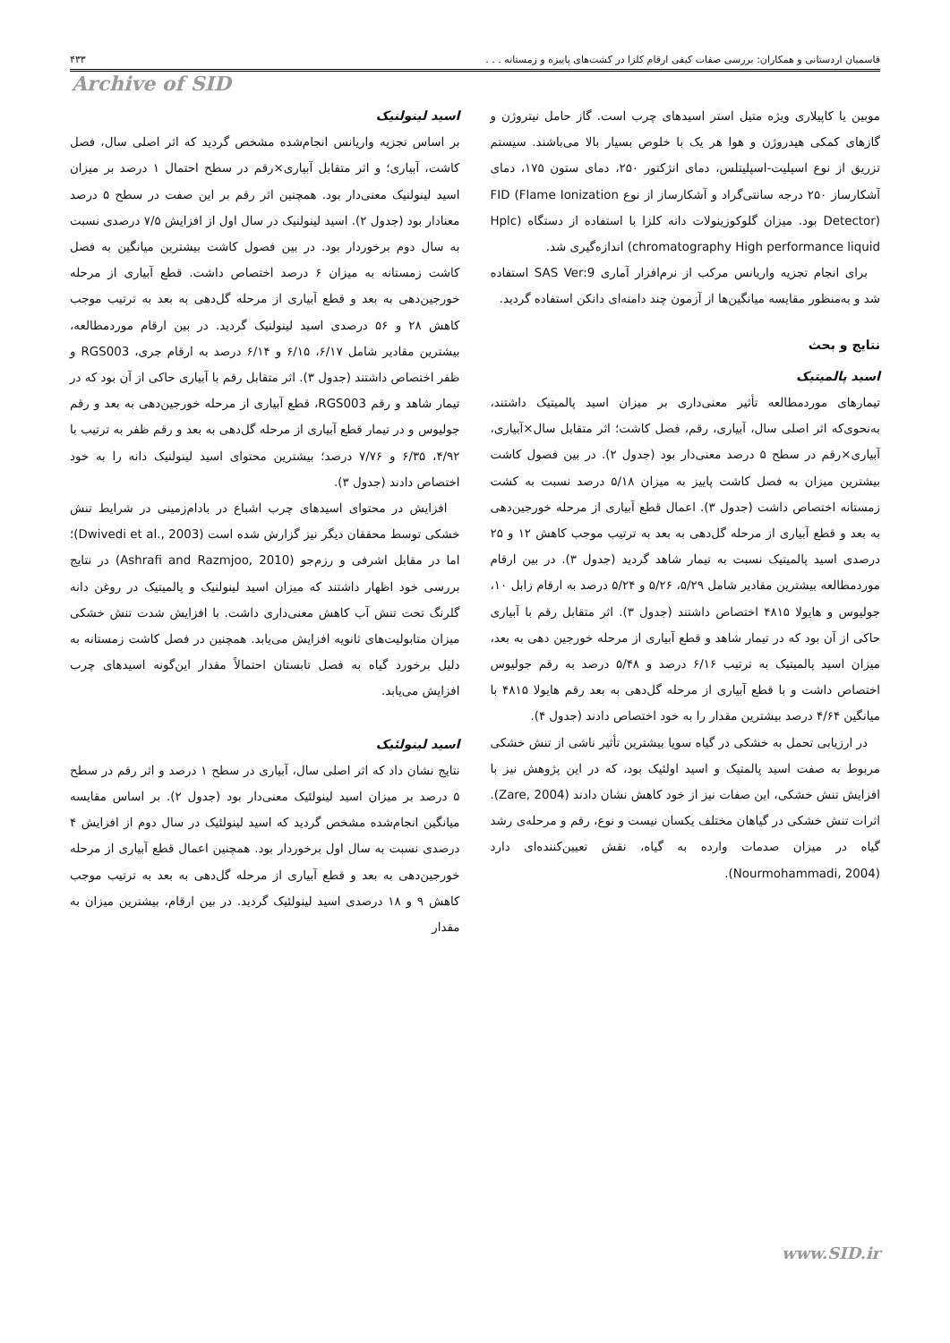قاسمیان اردستانی و همکاران: بررسی صفات کیفی ارقام کلزا در کشت‌های پاییزه و زمستانه . . . ۴۳۳
Archive of SID
موبین یا کاپیلاری ویژه متیل استر اسیدهای چرب است. گاز حامل نیتروژن و گازهای کمکی هیدروژن و هوا هر یک با خلوص بسیار بالا می‌باشند. سیستم تزریق از نوع اسپلیت-اسپلیتلس، دمای انژکتور ۲۵۰، دمای ستون ۱۷۵، دمای آشکارساز ۲۵۰ درجه سانتی‌گراد و آشکارساز از نوع FID (Flame Ionization Detector) بود. میزان گلوکوزینولات دانه کلزا با استفاده از دستگاه (Hplc chromatography High performance liquid) اندازه‌گیری شد.
برای انجام تجزیه واریانس مرکب از نرم‌افزار آماری SAS Ver:9 استفاده شد و به‌منظور مقایسه میانگین‌ها از آزمون چند دامنه‌ای دانکن استفاده گردید.
نتایج و بحث
اسید پالمیتیک
تیمارهای موردمطالعه تأثیر معنی‌داری بر میزان اسید پالمیتیک داشتند، به‌نحوی‌که اثر اصلی سال، آبیاری، رقم، فصل کاشت؛ اثر متقابل سال×آبیاری، آبیاری×رقم در سطح ۵ درصد معنی‌دار بود (جدول ۲). در بین فصول کاشت بیشترین میزان به فصل کاشت پاییز به میزان ۵/۱۸ درصد نسبت به کشت زمستانه اختصاص داشت (جدول ۳). اعمال قطع آبیاری از مرحله خورجین‌دهی به بعد و قطع آبیاری از مرحله گل‌دهی به بعد به ترتیب موجب کاهش ۱۲ و ۲۵ درصدی اسید پالمیتیک نسبت به تیمار شاهد گردید (جدول ۳). در بین ارقام موردمطالعه بیشترین مقادیر شامل ۵/۲۹، ۵/۲۶ و ۵/۲۴ درصد به ارقام زابل ۱۰، جولیوس و هایولا ۴۸۱۵ اختصاص داشتند (جدول ۳). اثر متقابل رقم با آبیاری حاکی از آن بود که در تیمار شاهد و قطع آبیاری از مرحله خورجین دهی به بعد، میزان اسید پالمیتیک به ترتیب ۶/۱۶ درصد و ۵/۴۸ درصد به رقم جولیوس اختصاص داشت و با قطع آبیاری از مرحله گل‌دهی به بعد رقم هایولا ۴۸۱۵ با میانگین ۴/۶۴ درصد بیشترین مقدار را به خود اختصاص دادند (جدول ۴).
در ارزیابی تحمل به خشکی در گیاه سویا بیشترین تأثیر ناشی از تنش خشکی مربوط به صفت اسید پالمتیک و اسید اولئیک بود، که در این پژوهش نیز با افزایش تنش خشکی، این صفات نیز از خود کاهش نشان دادند (Zare, 2004). اثرات تنش خشکی در گیاهان مختلف یکسان نیست و نوع، رقم و مرحله‌ی رشد گیاه در میزان صدمات وارده به گیاه، نقش تعیین‌کننده‌ای دارد (Nourmohammadi, 2004).
اسید لینولنیک
بر اساس تجزیه واریانس انجام‌شده مشخص گردید که اثر اصلی سال، فصل کاشت، آبیاری؛ و اثر متقابل آبیاری×رقم در سطح احتمال ۱ درصد بر میزان اسید لینولنیک معنی‌دار بود. همچنین اثر رقم بر این صفت در سطح ۵ درصد معنادار بود (جدول ۲). اسید لینولنیک در سال اول از افزایش ۷/۵ درصدی نسبت به سال دوم برخوردار بود. در بین فصول کاشت بیشترین میانگین به فصل کاشت زمستانه به میزان ۶ درصد اختصاص داشت. قطع آبیاری از مرحله خورجین‌دهی به بعد و قطع آبیاری از مرحله گل‌دهی به بعد به ترتیب موجب کاهش ۲۸ و ۵۶ درصدی اسید لینولنیک گردید. در بین ارقام موردمطالعه، بیشترین مقادیر شامل ۶/۱۷، ۶/۱۵ و ۶/۱۴ درصد به ارقام جری، RGS003 و ظفر اختصاص داشتند (جدول ۳). اثر متقابل رقم با آبیاری حاکی از آن بود که در تیمار شاهد و رقم RGS003، قطع آبیاری از مرحله خورجین‌دهی به بعد و رقم جولیوس و در تیمار قطع آبیاری از مرحله گل‌دهی به بعد و رقم ظفر به ترتیب با ۴/۹۲، ۶/۳۵ و ۷/۷۶ درصد؛ بیشترین محتوای اسید لینولنیک دانه را به خود اختصاص دادند (جدول ۳).
افزایش در محتوای اسیدهای چرب اشباع در بادام‌زمینی در شرایط تنش خشکی توسط محققان دیگر نیز گزارش شده است (Dwivedi et al., 2003)؛ اما در مقابل اشرفی و رزم‌جو (Ashrafi and Razmjoo, 2010) در نتایج بررسی خود اظهار داشتند که میزان اسید لینولنیک و پالمیتیک در روغن دانه گلرنگ تحت تنش آب کاهش معنی‌داری داشت. با افزایش شدت تنش خشکی میزان متابولیت‌های ثانویه افزایش می‌یابد. همچنین در فصل کاشت زمستانه به دلیل برخورد گیاه به فصل تابستان احتمالاً مقدار این‌گونه اسیدهای چرب افزایش می‌یابد.
اسید لینولئیک
نتایج نشان داد که اثر اصلی سال، آبیاری در سطح ۱ درصد و اثر رقم در سطح ۵ درصد بر میزان اسید لینولئیک معنی‌دار بود (جدول ۲). بر اساس مقایسه میانگین انجام‌شده مشخص گردید که اسید لینولئیک در سال دوم از افزایش ۴ درصدی نسبت به سال اول برخوردار بود. همچنین اعمال قطع آبیاری از مرحله خورجین‌دهی به بعد و قطع آبیاری از مرحله گل‌دهی به بعد به ترتیب موجب کاهش ۹ و ۱۸ درصدی اسید لینولئیک گردید. در بین ارقام، بیشترین میزان به مقدار
www.SID.ir